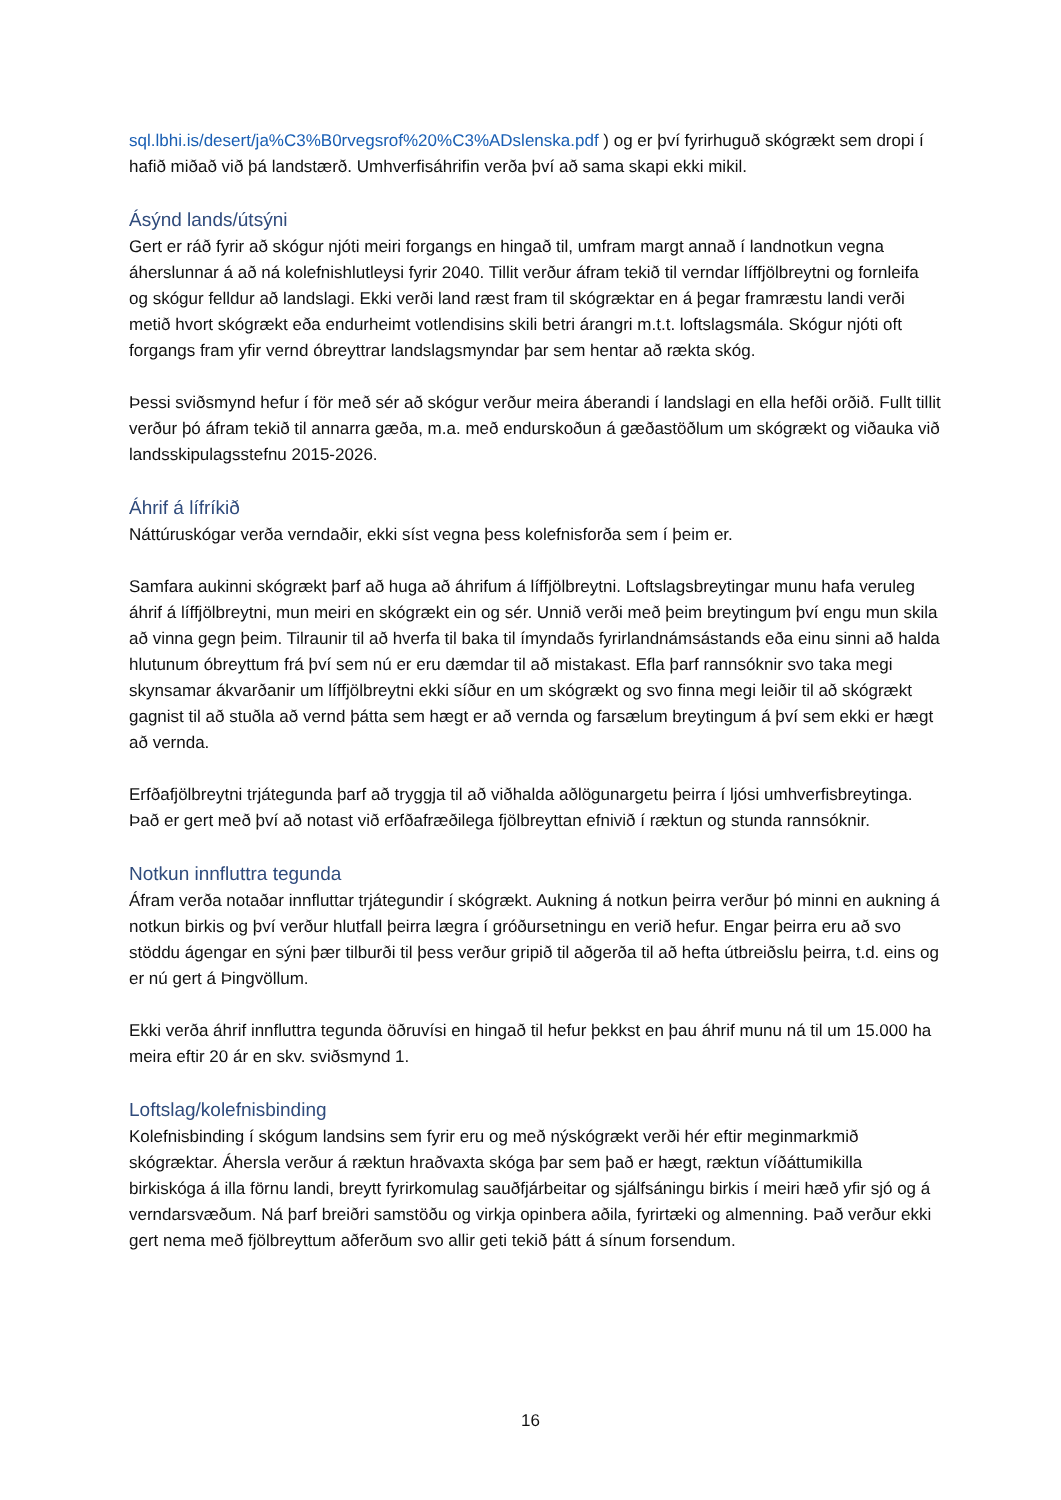sql.lbhi.is/desert/ja%C3%B0rvegsrof%20%C3%ADslenska.pdf ) og er því fyrirhuguð skógrækt sem dropi í hafið miðað við þá landstærð. Umhverfisáhrifin verða því að sama skapi ekki mikil.
Ásýnd lands/útsýni
Gert er ráð fyrir að skógur njóti meiri forgangs en hingað til, umfram margt annað í landnotkun vegna áherslunnar á að ná kolefnishlutleysi fyrir 2040. Tillit verður áfram tekið til verndar líffjölbreytni og fornleifa og skógur felldur að landslagi. Ekki verði land ræst fram til skógræktar en á þegar framræstu landi verði metið hvort skógrækt eða endurheimt votlendisins skili betri árangri m.t.t. loftslagsmála. Skógur njóti oft forgangs fram yfir vernd óbreyttrar landslagsmyndar þar sem hentar að rækta skóg.
Þessi sviðsmynd hefur í för með sér að skógur verður meira áberandi í landslagi en ella hefði orðið. Fullt tillit verður þó áfram tekið til annarra gæða, m.a. með endurskoðun á gæðastöðlum um skógrækt og viðauka við landsskipulagsstefnu 2015-2026.
Áhrif á lífríkið
Náttúruskógar verða verndaðir, ekki síst vegna þess kolefnisforða sem í þeim er.
Samfara aukinni skógrækt þarf að huga að áhrifum á líffjölbreytni. Loftslagsbreytingar munu hafa veruleg áhrif á líffjölbreytni, mun meiri en skógrækt ein og sér. Unnið verði með þeim breytingum því engu mun skila að vinna gegn þeim. Tilraunir til að hverfa til baka til ímyndaðs fyrirlandnámsástands eða einu sinni að halda hlutunum óbreyttum frá því sem nú er eru dæmdar til að mistakast. Efla þarf rannsóknir svo taka megi skynsamar ákvarðanir um líffjölbreytni ekki síður en um skógrækt og svo finna megi leiðir til að skógrækt gagnist til að stuðla að vernd þátta sem hægt er að vernda og farsælum breytingum á því sem ekki er hægt að vernda.
Erfðafjölbreytni trjátegunda þarf að tryggja til að viðhalda aðlögunargetu þeirra í ljósi umhverfisbreytinga. Það er gert með því að notast við erfðafræðilega fjölbreyttan efnivið í ræktun og stunda rannsóknir.
Notkun innfluttra tegunda
Áfram verða notaðar innfluttar trjátegundir í skógrækt. Aukning á notkun þeirra verður þó minni en aukning á notkun birkis og því verður hlutfall þeirra lægra í gróðursetningu en verið hefur. Engar þeirra eru að svo stöddu ágengar en sýni þær tilburði til þess verður gripið til aðgerða til að hefta útbreiðslu þeirra, t.d. eins og er nú gert á Þingvöllum.
Ekki verða áhrif innfluttra tegunda öðruvísi en hingað til hefur þekkst en þau áhrif munu ná til um 15.000 ha meira eftir 20 ár en skv. sviðsmynd 1.
Loftslag/kolefnisbinding
Kolefnisbinding í skógum landsins sem fyrir eru og með nýskógrækt verði hér eftir meginmarkmið skógræktar. Áhersla verður á ræktun hraðvaxta skóga þar sem það er hægt, ræktun víðáttumikilla birkiskóga á illa förnu landi, breytt fyrirkomulag sauðfjárbeitar og sjálfsáningu birkis í meiri hæð yfir sjó og á verndarsvæðum. Ná þarf breiðri samstöðu og virkja opinbera aðila, fyrirtæki og almenning. Það verður ekki gert nema með fjölbreyttum aðferðum svo allir geti tekið þátt á sínum forsendum.
16